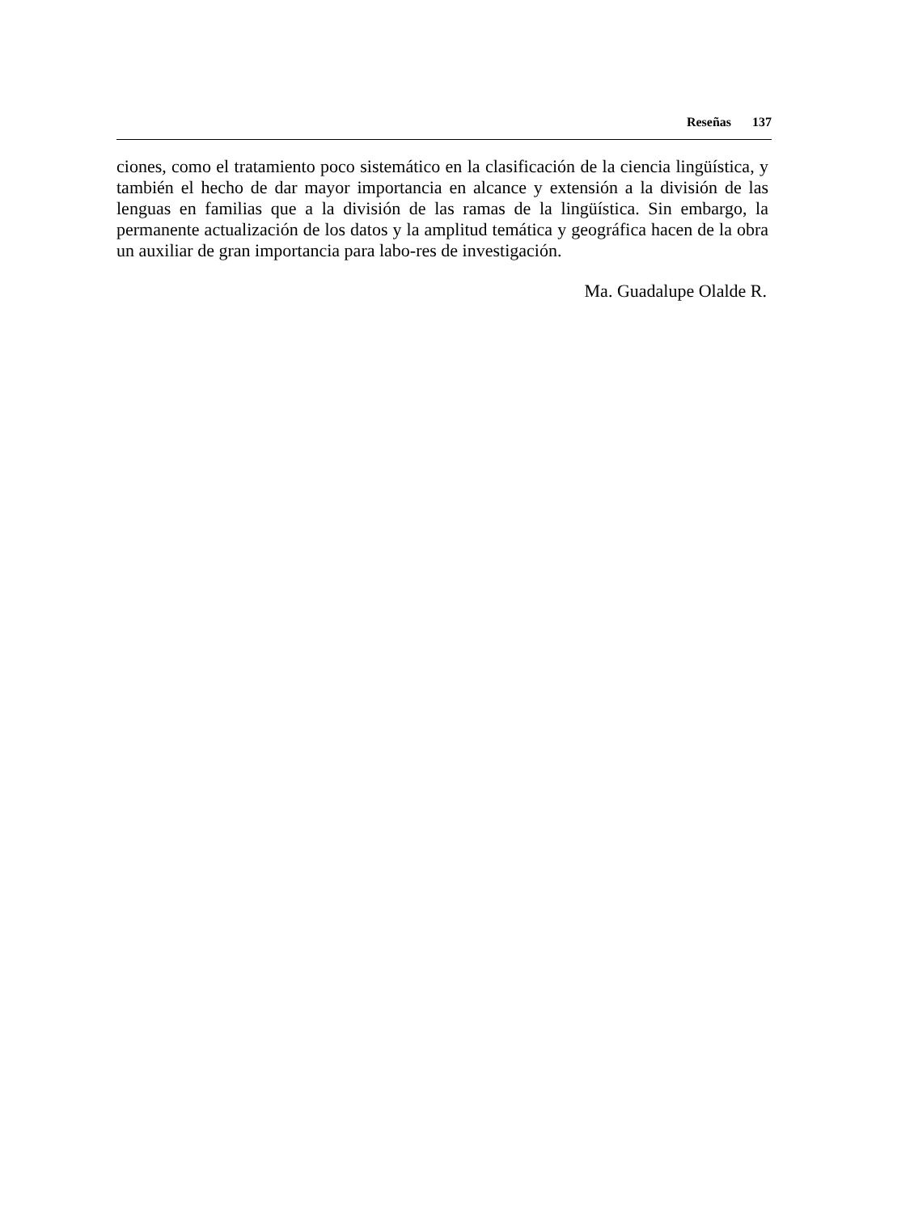Reseñas 137
ciones, como el tratamiento poco sistemático en la clasificación de la ciencia lingüística, y también el hecho de dar mayor importancia en alcance y extensión a la división de las lenguas en familias que a la división de las ramas de la lingüística. Sin embargo, la permanente actualización de los datos y la amplitud temática y geográfica hacen de la obra un auxiliar de gran importancia para labo-res de investigación.
Ma. Guadalupe Olalde R.